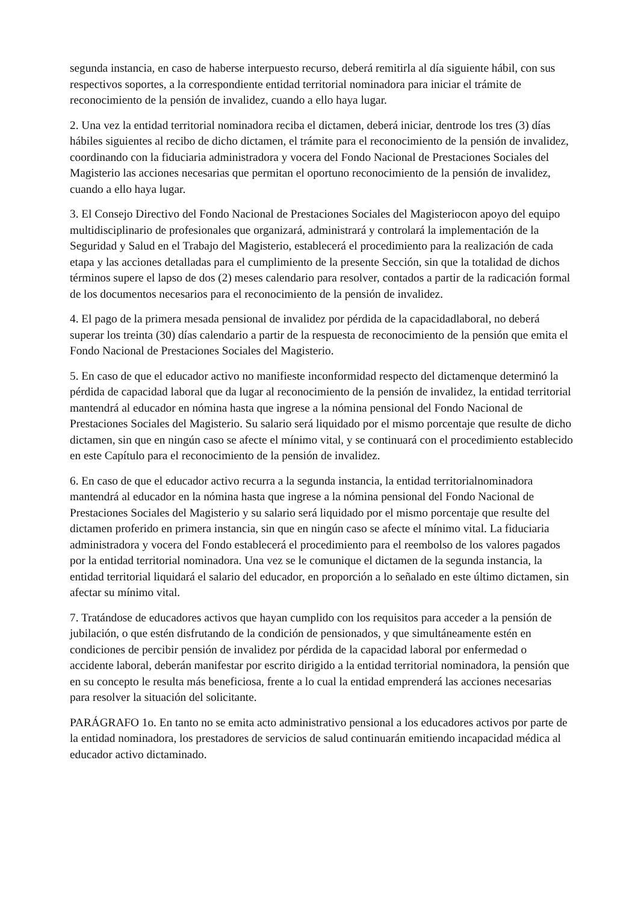segunda instancia, en caso de haberse interpuesto recurso, deberá remitirla al día siguiente hábil, con sus respectivos soportes, a la correspondiente entidad territorial nominadora para iniciar el trámite de reconocimiento de la pensión de invalidez, cuando a ello haya lugar.
2. Una vez la entidad territorial nominadora reciba el dictamen, deberá iniciar, dentrode los tres (3) días hábiles siguientes al recibo de dicho dictamen, el trámite para el reconocimiento de la pensión de invalidez, coordinando con la fiduciaria administradora y vocera del Fondo Nacional de Prestaciones Sociales del Magisterio las acciones necesarias que permitan el oportuno reconocimiento de la pensión de invalidez, cuando a ello haya lugar.
3. El Consejo Directivo del Fondo Nacional de Prestaciones Sociales del Magisteriocon apoyo del equipo multidisciplinario de profesionales que organizará, administrará y controlará la implementación de la Seguridad y Salud en el Trabajo del Magisterio, establecerá el procedimiento para la realización de cada etapa y las acciones detalladas para el cumplimiento de la presente Sección, sin que la totalidad de dichos términos supere el lapso de dos (2) meses calendario para resolver, contados a partir de la radicación formal de los documentos necesarios para el reconocimiento de la pensión de invalidez.
4. El pago de la primera mesada pensional de invalidez por pérdida de la capacidadlaboral, no deberá superar los treinta (30) días calendario a partir de la respuesta de reconocimiento de la pensión que emita el Fondo Nacional de Prestaciones Sociales del Magisterio.
5. En caso de que el educador activo no manifieste inconformidad respecto del dictamenque determinó la pérdida de capacidad laboral que da lugar al reconocimiento de la pensión de invalidez, la entidad territorial mantendrá al educador en nómina hasta que ingrese a la nómina pensional del Fondo Nacional de Prestaciones Sociales del Magisterio. Su salario será liquidado por el mismo porcentaje que resulte de dicho dictamen, sin que en ningún caso se afecte el mínimo vital, y se continuará con el procedimiento establecido en este Capítulo para el reconocimiento de la pensión de invalidez.
6. En caso de que el educador activo recurra a la segunda instancia, la entidad territorialnominadora mantendrá al educador en la nómina hasta que ingrese a la nómina pensional del Fondo Nacional de Prestaciones Sociales del Magisterio y su salario será liquidado por el mismo porcentaje que resulte del dictamen proferido en primera instancia, sin que en ningún caso se afecte el mínimo vital. La fiduciaria administradora y vocera del Fondo establecerá el procedimiento para el reembolso de los valores pagados por la entidad territorial nominadora. Una vez se le comunique el dictamen de la segunda instancia, la entidad territorial liquidará el salario del educador, en proporción a lo señalado en este último dictamen, sin afectar su mínimo vital.
7. Tratándose de educadores activos que hayan cumplido con los requisitos para acceder a la pensión de jubilación, o que estén disfrutando de la condición de pensionados, y que simultáneamente estén en condiciones de percibir pensión de invalidez por pérdida de la capacidad laboral por enfermedad o accidente laboral, deberán manifestar por escrito dirigido a la entidad territorial nominadora, la pensión que en su concepto le resulta más beneficiosa, frente a lo cual la entidad emprenderá las acciones necesarias para resolver la situación del solicitante.
PARÁGRAFO 1o. En tanto no se emita acto administrativo pensional a los educadores activos por parte de la entidad nominadora, los prestadores de servicios de salud continuarán emitiendo incapacidad médica al educador activo dictaminado.